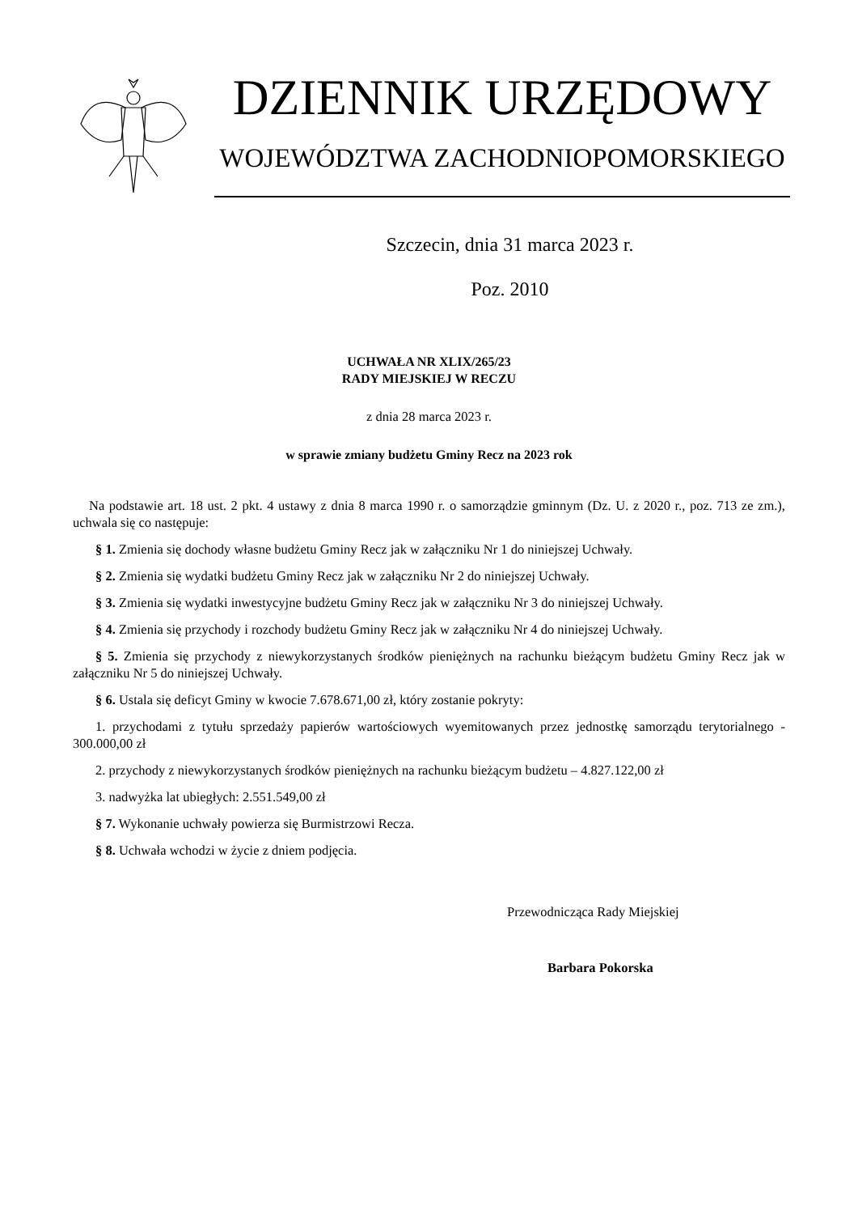DZIENNIK URZĘDOWY
WOJEWÓDZTWA ZACHODNIOPOMORSKIEGO
Szczecin, dnia 31 marca 2023 r.
Poz. 2010
UCHWAŁA NR XLIX/265/23
RADY MIEJSKIEJ W RECZU
z dnia 28 marca 2023 r.
w sprawie zmiany budżetu Gminy Recz na 2023 rok
Na podstawie art. 18 ust. 2 pkt. 4 ustawy z dnia 8 marca 1990 r. o samorządzie gminnym (Dz. U. z 2020 r., poz. 713 ze zm.), uchwala się co następuje:
§ 1. Zmienia się dochody własne budżetu Gminy Recz jak w załączniku Nr 1 do niniejszej Uchwały.
§ 2. Zmienia się wydatki budżetu Gminy Recz jak w załączniku Nr 2 do niniejszej Uchwały.
§ 3. Zmienia się wydatki inwestycyjne budżetu Gminy Recz jak w załączniku Nr 3 do niniejszej Uchwały.
§ 4. Zmienia się przychody i rozchody budżetu Gminy Recz jak w załączniku Nr 4 do niniejszej Uchwały.
§ 5. Zmienia się przychody z niewykorzystanych środków pieniężnych na rachunku bieżącym budżetu Gminy Recz jak w załączniku Nr 5 do niniejszej Uchwały.
§ 6. Ustala się deficyt Gminy w kwocie 7.678.671,00 zł, który zostanie pokryty:
1. przychodami z tytułu sprzedaży papierów wartościowych wyemitowanych przez jednostkę samorządu terytorialnego - 300.000,00 zł
2. przychody z niewykorzystanych środków pieniężnych na rachunku bieżącym budżetu – 4.827.122,00 zł
3. nadwyżka lat ubiegłych: 2.551.549,00 zł
§ 7. Wykonanie uchwały powierza się Burmistrzowi Recza.
§ 8. Uchwała wchodzi w życie z dniem podjęcia.
Przewodnicząca Rady Miejskiej
Barbara Pokorska